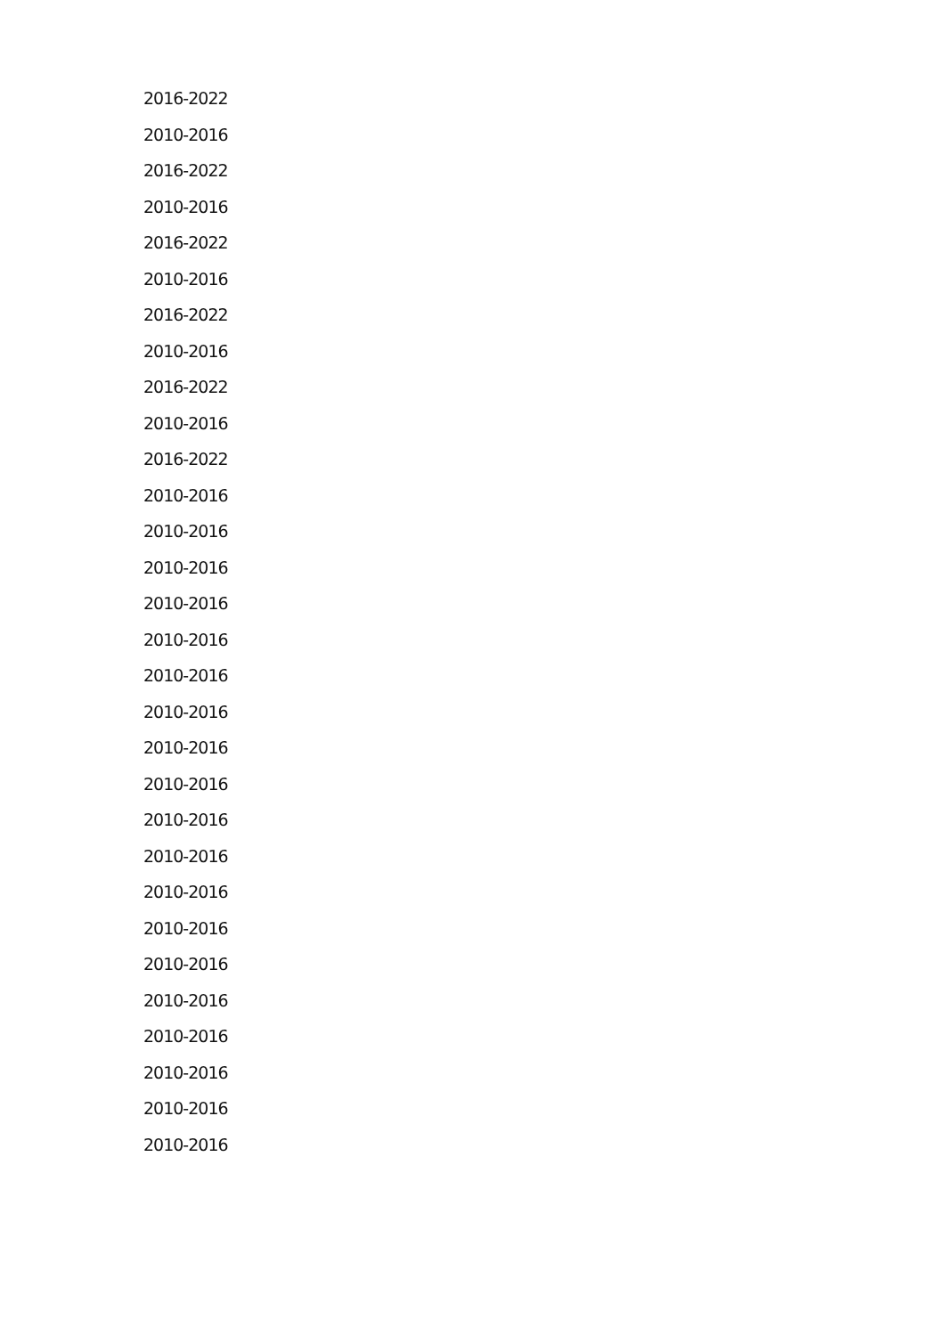2016-2022
2010-2016
2016-2022
2010-2016
2016-2022
2010-2016
2016-2022
2010-2016
2016-2022
2010-2016
2016-2022
2010-2016
2010-2016
2010-2016
2010-2016
2010-2016
2010-2016
2010-2016
2010-2016
2010-2016
2010-2016
2010-2016
2010-2016
2010-2016
2010-2016
2010-2016
2010-2016
2010-2016
2010-2016
2010-2016